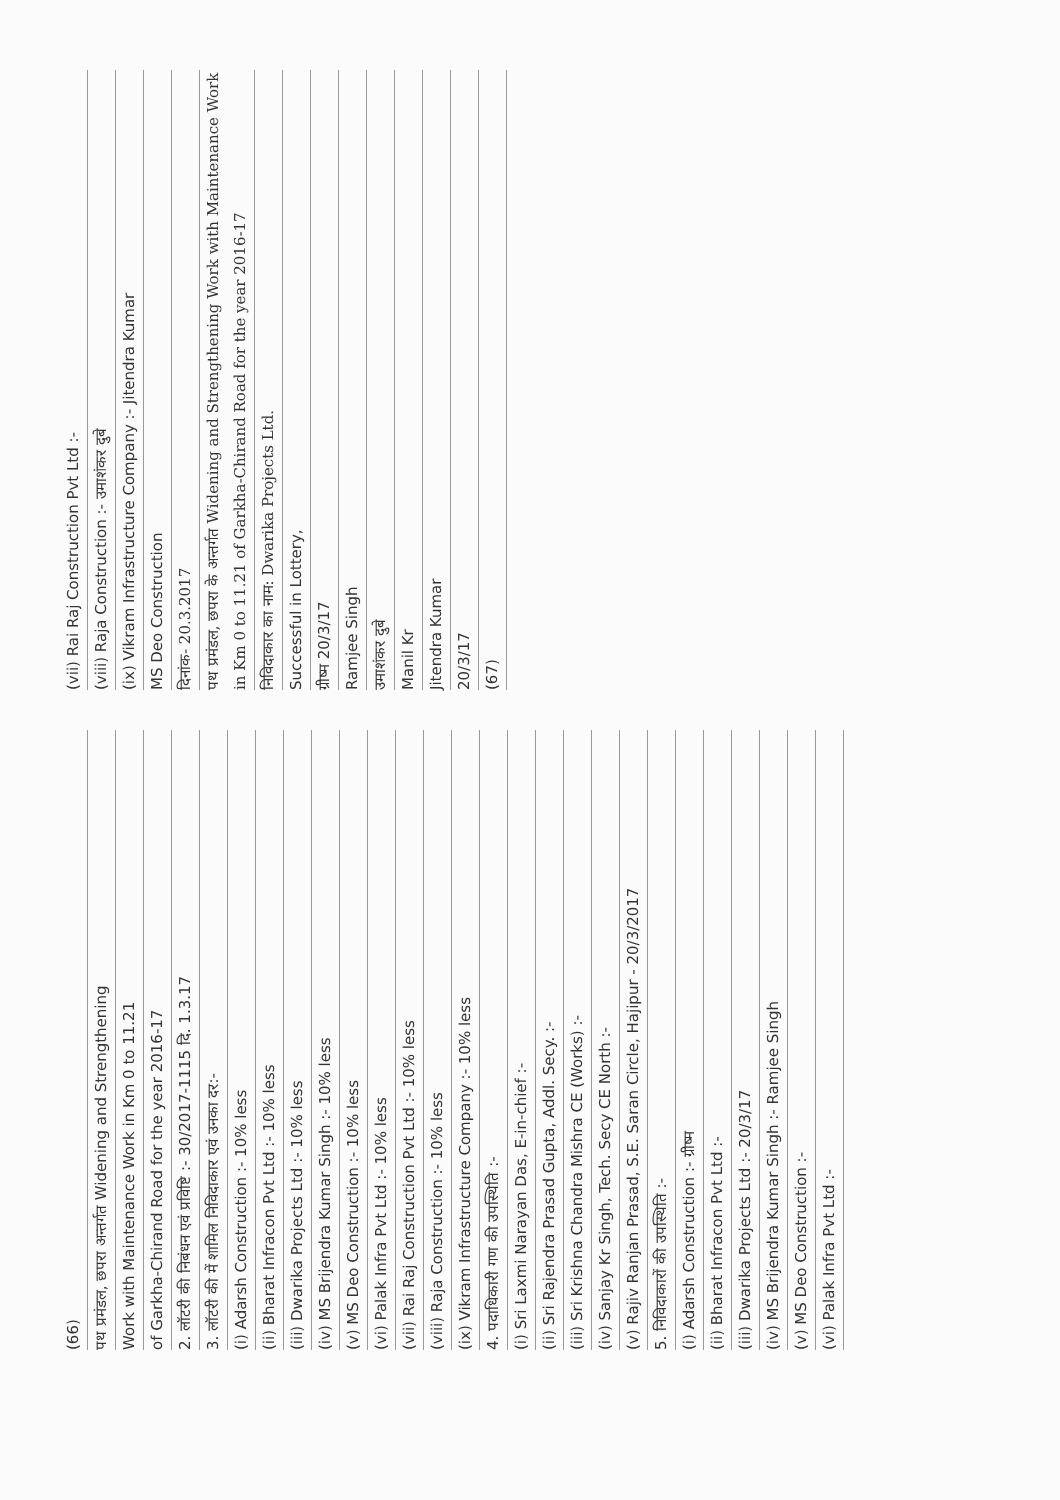(66)
पथ प्रमंडल, छपरा अन्तर्गत Widening and Strengthening
Work with Maintenance Work in Km 0 to 11.21
of Garkha-Chirand Road for the year 2016-17
2. लॉटरी की निबंधन एवं प्रविष्टि :- 30/2017-1115 दि. 1.3.17
3. लॉटरी की में शामिल निविदाकार एवं उनका दर:-
(i) Adarsh Construction :- 10% less
(ii) Bharat Infracon Pvt Ltd :- 10% less
(iii) Dwarika Projects Ltd :- 10% less
(iv) MS Brijendra Kumar Singh :- 10% less
(v) MS Deo Construction :- 10% less
(vi) Palak Infra Pvt Ltd :- 10% less
(vii) Rai Raj Construction Pvt Ltd :- 10% less
(viii) Raja Construction :- 10% less
(ix) Vikram Infrastructure Company :- 10% less
4. पदाधिकारी गण की उपस्थिति :-
(i) Sri Laxmi Narayan Das, E-in-chief :-
(ii) Sri Rajendra Prasad Gupta, Addl. Secy. :-
(iii) Sri Krishna Chandra Mishra CE (Works) :-
(iv) Sanjay Kr Singh, Tech. Secy CE North :-
(v) Rajiv Ranjan Prasad, S.E. Saran Circle, Hajipur - 20/3/2017
5. निविदाकारों की उपस्थिति :-
(i) Adarsh Construction :- ग्रीष्म
(ii) Bharat Infracon Pvt Ltd :-
(iii) Dwarika Projects Ltd :- 20/3/17
(iv) MS Brijendra Kumar Singh :- Ramjee Singh
(v) MS Deo Construction :-
(vi) Palak Infra Pvt Ltd :-
(vii) Rai Raj Construction Pvt Ltd :-
(viii) Raja Construction :- उमाशंकर दुबे
(ix) Vikram Infrastructure Company :- Jitendra Kumar
MS Deo Construction
दिनांक- 20.3.2017
पथ प्रमंडल, छपरा के अन्तर्गत Widening and Strengthening Work with Maintenance Work in Km 0 to 11.21 of Garkha-Chirand Road for the year 2016-17
निविदाकार का नाम: Dwarika Projects Ltd.
Successful in Lottery,
ग्रीष्म 20/3/17
Ramjee Singh
उमाशंकर दुबे
Manil Kr
Jitendra Kumar
20/3/17
(67)